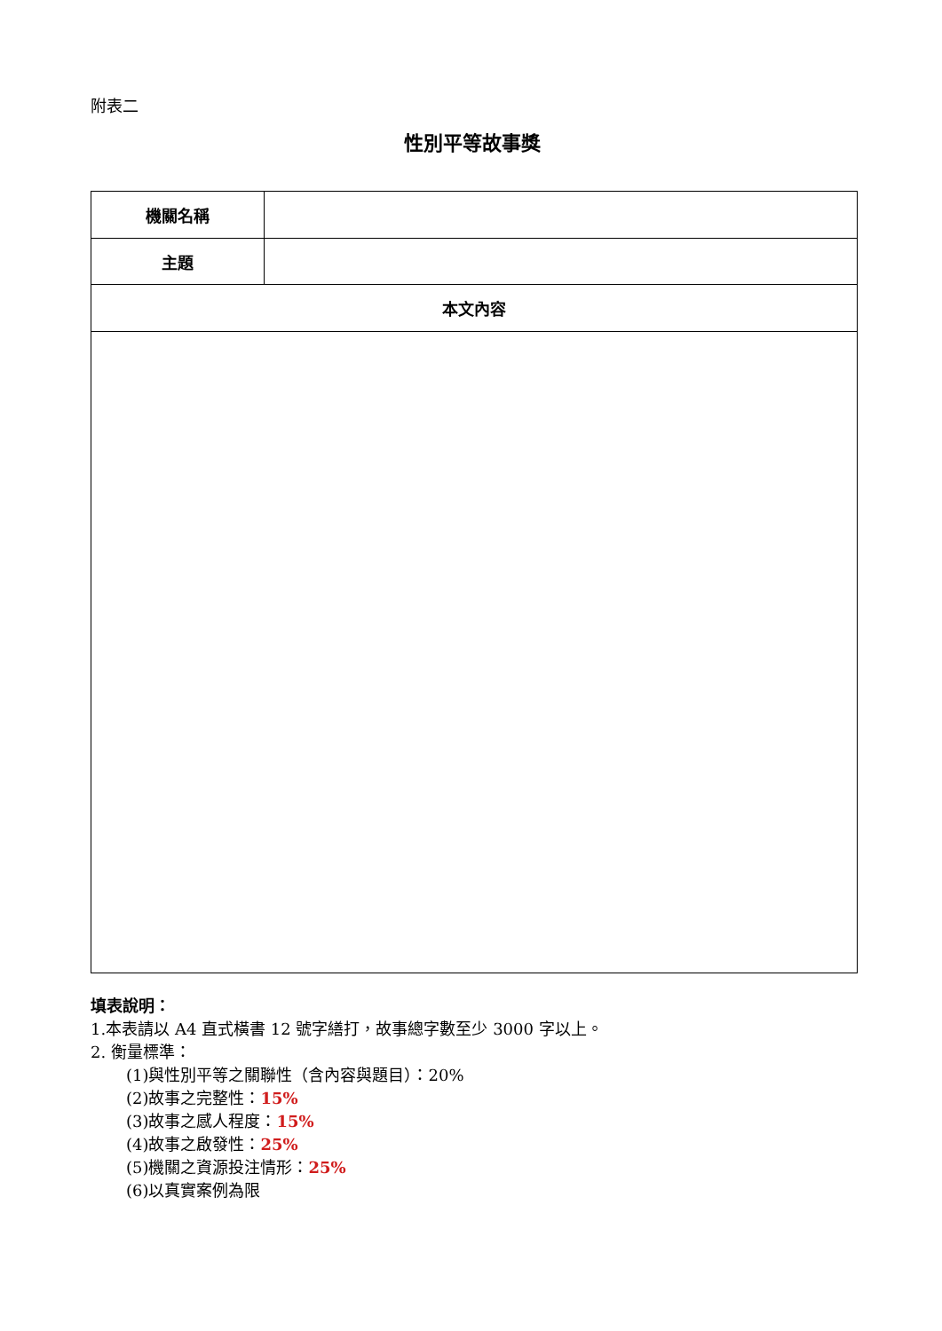附表二
性別平等故事獎
| 機關名稱 | |
| 主題 | |
| 本文內容 | |
填表說明：
1.本表請以 A4 直式橫書 12 號字繕打，故事總字數至少 3000 字以上。
2. 衡量標準：
(1)與性別平等之關聯性（含內容與題目）：20%
(2)故事之完整性：15%
(3)故事之感人程度：15%
(4)故事之啟發性：25%
(5)機關之資源投注情形：25%
(6)以真實案例為限